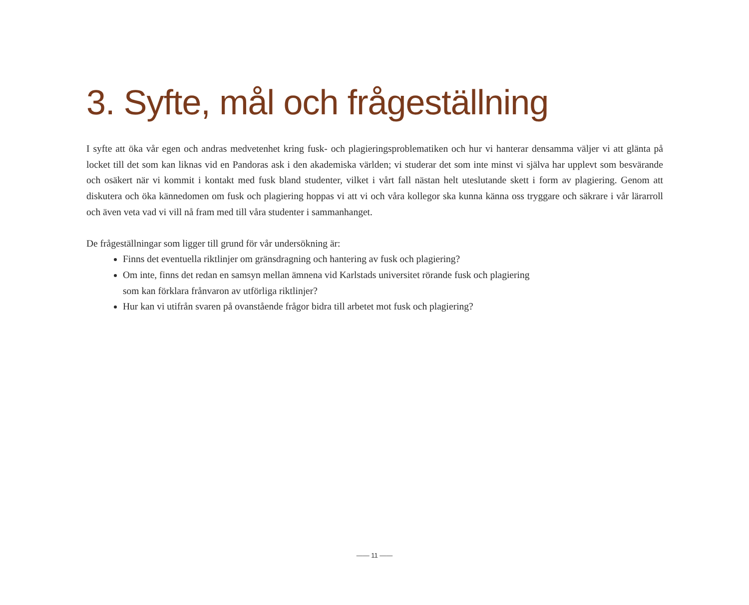3. Syfte, mål och frågeställning
I syfte att öka vår egen och andras medvetenhet kring fusk- och plagieringsproblematiken och hur vi hanterar densamma väljer vi att glänta på locket till det som kan liknas vid en Pandoras ask i den akademiska världen; vi studerar det som inte minst vi själva har upplevt som besvärande och osäkert när vi kommit i kontakt med fusk bland studenter, vilket i vårt fall nästan helt uteslutande skett i form av plagiering. Genom att diskutera och öka kännedomen om fusk och plagiering hoppas vi att vi och våra kollegor ska kunna känna oss tryggare och säkrare i vår lärarroll och även veta vad vi vill nå fram med till våra studenter i sammanhanget.
De frågeställningar som ligger till grund för vår undersökning är:
Finns det eventuella riktlinjer om gränsdragning och hantering av fusk och plagiering?
Om inte, finns det redan en samsyn mellan ämnena vid Karlstads universitet rörande fusk och plagiering
som kan förklara frånvaron av utförliga riktlinjer?
Hur kan vi utifrån svaren på ovanstående frågor bidra till arbetet mot fusk och plagiering?
—— 11 ——